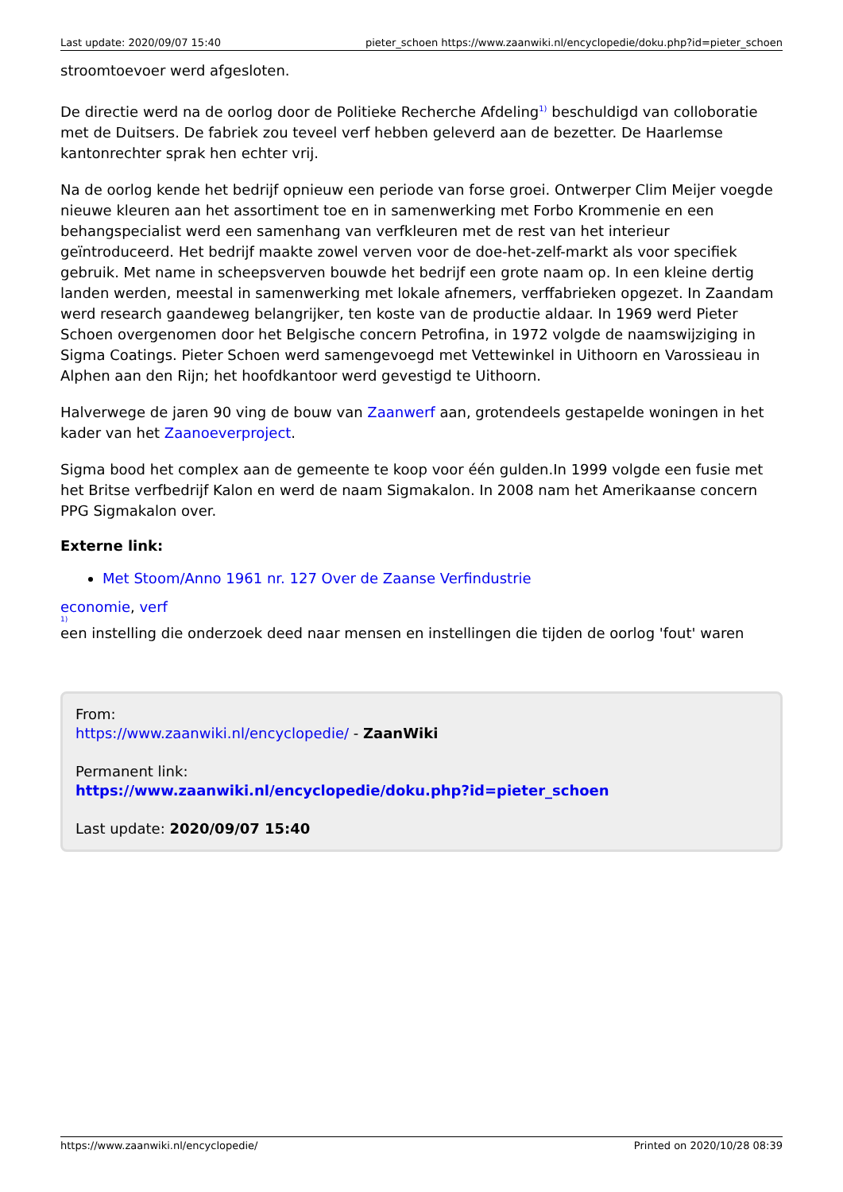Last update: 2020/09/07 15:40 pieter_schoen https://www.zaanwiki.nl/encyclopedie/doku.php?id=pieter_schoen
stroomtoevoer werd afgesloten.
De directie werd na de oorlog door de Politieke Recherche Afdeling<sup>1)</sup> beschuldigd van colloboratie met de Duitsers. De fabriek zou teveel verf hebben geleverd aan de bezetter. De Haarlemse kantonrechter sprak hen echter vrij.
Na de oorlog kende het bedrijf opnieuw een periode van forse groei. Ontwerper Clim Meijer voegde nieuwe kleuren aan het assortiment toe en in samenwerking met Forbo Krommenie en een behangspecialist werd een samenhang van verfkleuren met de rest van het interieur geïntroduceerd. Het bedrijf maakte zowel verven voor de doe-het-zelf-markt als voor specifiek gebruik. Met name in scheepsverven bouwde het bedrijf een grote naam op. In een kleine dertig landen werden, meestal in samenwerking met lokale afnemers, verffabrieken opgezet. In Zaandam werd research gaandeweg belangrijker, ten koste van de productie aldaar. In 1969 werd Pieter Schoen overgenomen door het Belgische concern Petrofina, in 1972 volgde de naamswijziging in Sigma Coatings. Pieter Schoen werd samengevoegd met Vettewinkel in Uithoorn en Varossieau in Alphen aan den Rijn; het hoofdkantoor werd gevestigd te Uithoorn.
Halverwege de jaren 90 ving de bouw van Zaanwerf aan, grotendeels gestapelde woningen in het kader van het Zaanoeverproject.
Sigma bood het complex aan de gemeente te koop voor één gulden.In 1999 volgde een fusie met het Britse verfbedrijf Kalon en werd de naam Sigmakalon. In 2008 nam het Amerikaanse concern PPG Sigmakalon over.
Externe link:
Met Stoom/Anno 1961 nr. 127 Over de Zaanse Verfindustrie
economie, verf
1)
een instelling die onderzoek deed naar mensen en instellingen die tijden de oorlog 'fout' waren
From:
https://www.zaanwiki.nl/encyclopedie/ - ZaanWiki
Permanent link:
https://www.zaanwiki.nl/encyclopedie/doku.php?id=pieter_schoen
Last update: 2020/09/07 15:40
https://www.zaanwiki.nl/encyclopedie/ Printed on 2020/10/28 08:39